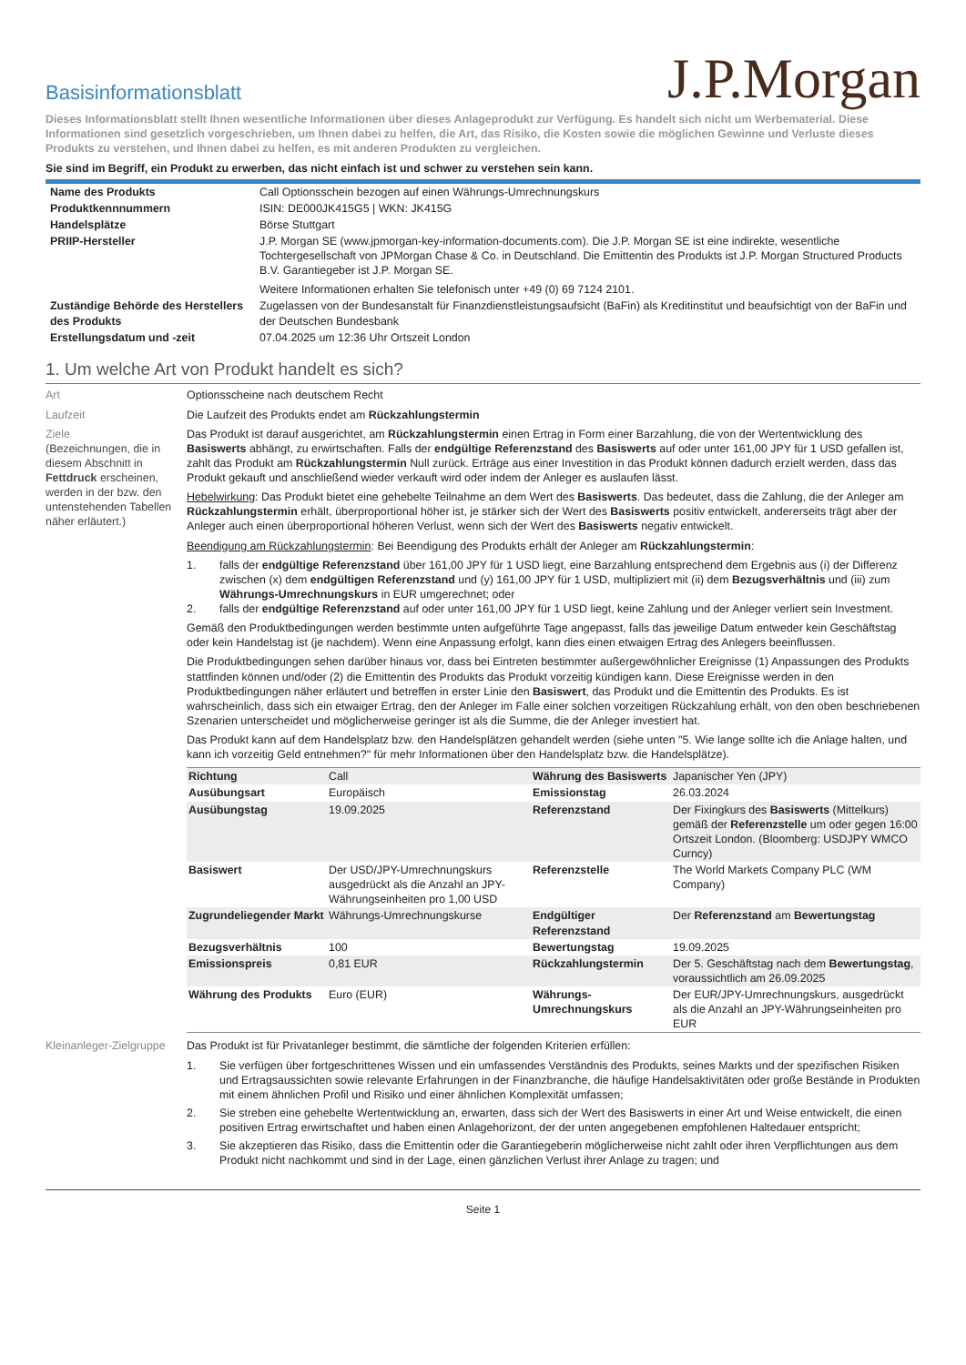Basisinformationsblatt
J.P.Morgan
Dieses Informationsblatt stellt Ihnen wesentliche Informationen über dieses Anlageprodukt zur Verfügung. Es handelt sich nicht um Werbematerial. Diese Informationen sind gesetzlich vorgeschrieben, um Ihnen dabei zu helfen, die Art, das Risiko, die Kosten sowie die möglichen Gewinne und Verluste dieses Produkts zu verstehen, und Ihnen dabei zu helfen, es mit anderen Produkten zu vergleichen.
Sie sind im Begriff, ein Produkt zu erwerben, das nicht einfach ist und schwer zu verstehen sein kann.
| Name des Produkts | Call Optionsschein bezogen auf einen Währungs-Umrechnungskurs |
| Produktkennnummern | ISIN: DE000JK415G5 / WKN: JK415G |
| Handelsplätze | Börse Stuttgart |
| PRIIP-Hersteller | J.P. Morgan SE (www.jpmorgan-key-information-documents.com). Die J.P. Morgan SE ist eine indirekte, wesentliche Tochtergesellschaft von JPMorgan Chase & Co. in Deutschland. Die Emittentin des Produkts ist J.P. Morgan Structured Products B.V. Garantiegeber ist J.P. Morgan SE. Weitere Informationen erhalten Sie telefonisch unter +49 (0) 69 7124 2101. |
| Zuständige Behörde des Herstellers des Produkts | Zugelassen von der Bundesanstalt für Finanzdienstleistungsaufsicht (BaFin) als Kreditinstitut und beaufsichtigt von der BaFin und der Deutschen Bundesbank |
| Erstellungsdatum und -zeit | 07.04.2025 um 12:36 Uhr Ortszeit London |
1. Um welche Art von Produkt handelt es sich?
Art Optionsscheine nach deutschem Recht
Laufzeit Die Laufzeit des Produkts endet am Rückzahlungstermin
Ziele
(Bezeichnungen, die in diesem Abschnitt in Fettdruck erscheinen, werden in der bzw. den untenstehenden Tabellen näher erläutert.)
Das Produkt ist darauf ausgerichtet, am Rückzahlungstermin einen Ertrag in Form einer Barzahlung, die von der Wertentwicklung des Basiswerts abhängt, zu erwirtschaften. Falls der endgültige Referenzstand des Basiswerts auf oder unter 161,00 JPY für 1 USD gefallen ist, zahlt das Produkt am Rückzahlungstermin Null zurück. Erträge aus einer Investition in das Produkt können dadurch erzielt werden, dass das Produkt gekauft und anschließend wieder verkauft wird oder indem der Anleger es auslaufen lässt.
Hebelwirkung: Das Produkt bietet eine gehebelte Teilnahme an dem Wert des Basiswerts. Das bedeutet, dass die Zahlung, die der Anleger am Rückzahlungstermin erhält, überproportional höher ist, je stärker sich der Wert des Basiswerts positiv entwickelt, andererseits trägt aber der Anleger auch einen überproportional höheren Verlust, wenn sich der Wert des Basiswerts negativ entwickelt.
Beendigung am Rückzahlungstermin: Bei Beendigung des Produkts erhält der Anleger am Rückzahlungstermin:
1. falls der endgültige Referenzstand über 161,00 JPY für 1 USD liegt, eine Barzahlung entsprechend dem Ergebnis aus (i) der Differenz zwischen (x) dem endgültigen Referenzstand und (y) 161,00 JPY für 1 USD, multipliziert mit (ii) dem Bezugsverhältnis und (iii) zum Währungs-Umrechnungskurs in EUR umgerechnet; oder
2. falls der endgültige Referenzstand auf oder unter 161,00 JPY für 1 USD liegt, keine Zahlung und der Anleger verliert sein Investment.
Gemäß den Produktbedingungen werden bestimmte unten aufgeführte Tage angepasst, falls das jeweilige Datum entweder kein Geschäftstag oder kein Handelstag ist (je nachdem). Wenn eine Anpassung erfolgt, kann dies einen etwaigen Ertrag des Anlegers beeinflussen.
Die Produktbedingungen sehen darüber hinaus vor, dass bei Eintreten bestimmter außergewöhnlicher Ereignisse (1) Anpassungen des Produkts stattfinden können und/oder (2) die Emittentin des Produkts das Produkt vorzeitig kündigen kann. Diese Ereignisse werden in den Produktbedingungen näher erläutert und betreffen in erster Linie den Basiswert, das Produkt und die Emittentin des Produkts. Es ist wahrscheinlich, dass sich ein etwaiger Ertrag, den der Anleger im Falle einer solchen vorzeitigen Rückzahlung erhält, von den oben beschriebenen Szenarien unterscheidet und möglicherweise geringer ist als die Summe, die der Anleger investiert hat.
Das Produkt kann auf dem Handelsplatz bzw. den Handelsplätzen gehandelt werden (siehe unten "5. Wie lange sollte ich die Anlage halten, und kann ich vorzeitig Geld entnehmen?" für mehr Informationen über den Handelsplatz bzw. die Handelsplätze).
| Richtung | Call | Währung des Basiswerts | Japanischer Yen (JPY) |
| Ausübungsart | Europäisch | Emissionstag | 26.03.2024 |
| Ausübungstag | 19.09.2025 | Referenzstand | Der Fixingkurs des Basiswerts (Mittelkurs) gemäß der Referenzstelle um oder gegen 16:00 Ortszeit London. (Bloomberg: USDJPY WMCO Curncy) |
| Basiswert | Der USD/JPY-Umrechnungskurs ausgedrückt als die Anzahl an JPY-Währungseinheiten pro 1,00 USD | Referenzstelle | The World Markets Company PLC (WM Company) |
| Zugrundeliegender Markt | Währungs-Umrechnungskurse | Endgültiger Referenzstand | Der Referenzstand am Bewertungstag |
| Bezugsverhältnis | 100 | Bewertungstag | 19.09.2025 |
| Emissionspreis | 0,81 EUR | Rückzahlungstermin | Der 5. Geschäftstag nach dem Bewertungstag , voraussichtlich am 26.09.2025 |
| Währung des Produkts | Euro (EUR) | Währungs-Umrechnungskurs | Der EUR/JPY-Umrechnungskurs, ausgedrückt als die Anzahl an JPY-Währungseinheiten pro EUR |
Kleinanleger-Zielgruppe
Das Produkt ist für Privatanleger bestimmt, die sämtliche der folgenden Kriterien erfüllen:
1. Sie verfügen über fortgeschrittenes Wissen und ein umfassendes Verständnis des Produkts, seines Markts und der spezifischen Risiken und Ertragsaussichten sowie relevante Erfahrungen in der Finanzbranche, die häufige Handelsaktivitäten oder große Bestände in Produkten mit einem ähnlichen Profil und Risiko und einer ähnlichen Komplexität umfassen;
2. Sie streben eine gehebelte Wertentwicklung an, erwarten, dass sich der Wert des Basiswerts in einer Art und Weise entwickelt, die einen positiven Ertrag erwirtschaftet und haben einen Anlagehorizont, der der unten angegebenen empfohlenen Haltedauer entspricht;
3. Sie akzeptieren das Risiko, dass die Emittentin oder die Garantiegeberin möglicherweise nicht zahlt oder ihren Verpflichtungen aus dem Produkt nicht nachkommt und sind in der Lage, einen gänzlichen Verlust ihrer Anlage zu tragen; und
Seite 1